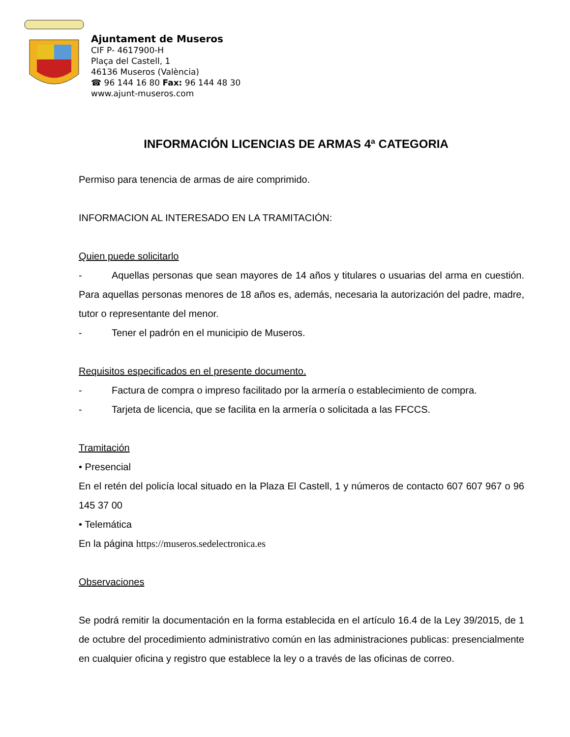Ajuntament de Museros
CIF P- 4617900-H
Plaça del Castell, 1
46136 Museros (València)
☎ 96 144 16 80 Fax: 96 144 48 30
www.ajunt-museros.com
INFORMACIÓN LICENCIAS DE ARMAS 4ª CATEGORIA
Permiso para tenencia de armas de aire comprimido.
INFORMACION AL INTERESADO EN LA TRAMITACIÓN:
Quien puede solicitarlo
- Aquellas personas que sean mayores de 14 años y titulares o usuarias del arma en cuestión. Para aquellas personas menores de 18 años es, además, necesaria la autorización del padre, madre, tutor o representante del menor.
- Tener el padrón en el municipio de Museros.
Requisitos especificados en el presente documento.
- Factura de compra o impreso facilitado por la armería o establecimiento de compra.
- Tarjeta de licencia, que se facilita en la armería o solicitada a las FFCCS.
Tramitación
• Presencial
En el retén del policía local situado en la Plaza El Castell, 1 y números de contacto 607 607 967 o 96 145 37 00
• Telemática
En la página https://museros.sedelectronica.es
Observaciones
Se podrá remitir la documentación en la forma establecida en el artículo 16.4 de la Ley 39/2015, de 1 de octubre del procedimiento administrativo común en las administraciones publicas: presencialmente en cualquier oficina y registro que establece la ley o a través de las oficinas de correo.